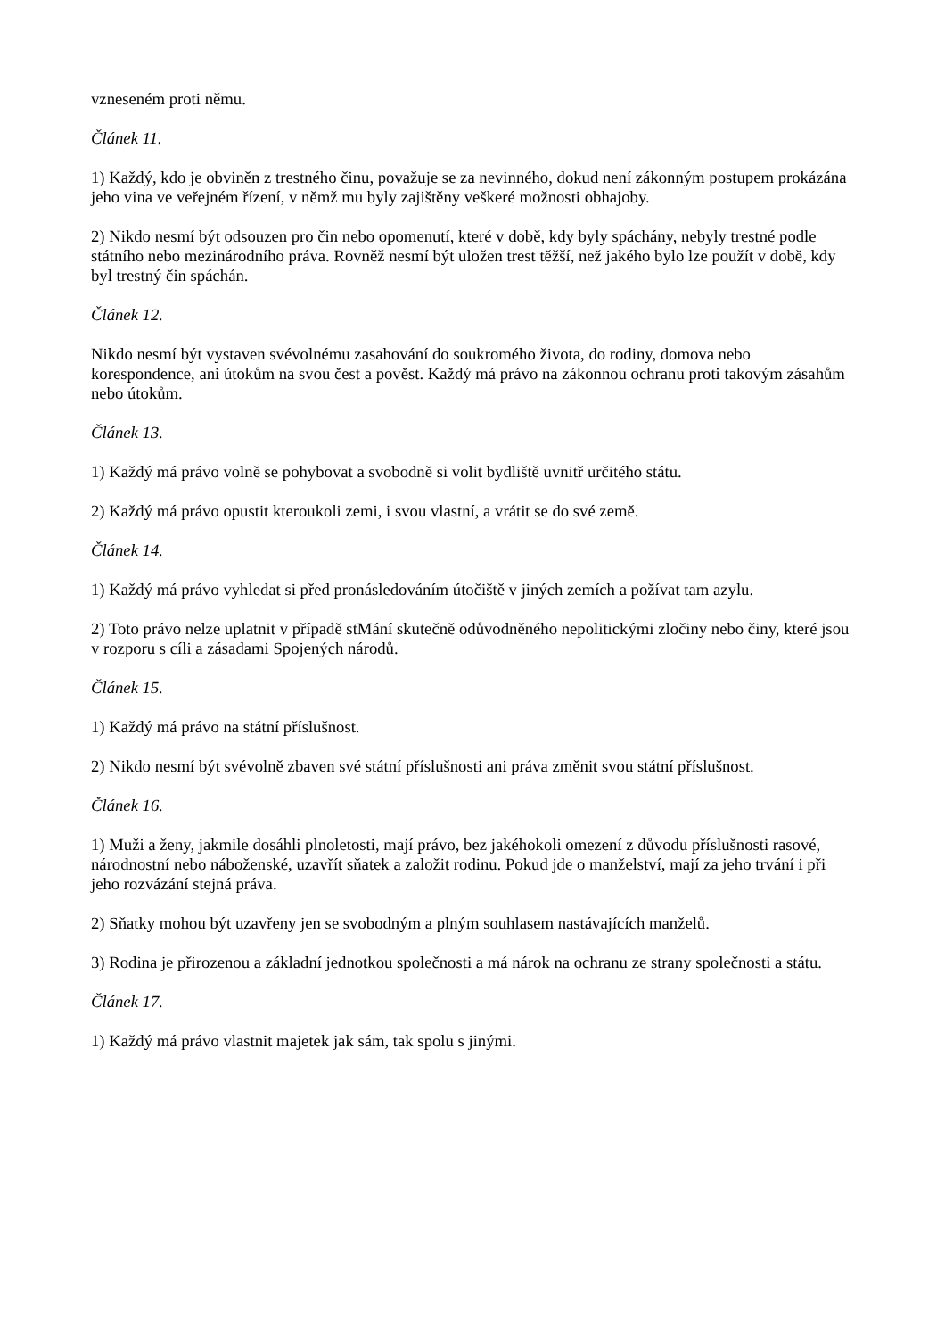vzneseném proti němu.
Článek 11.
1) Každý, kdo je obviněn z trestného činu, považuje se za nevinného, dokud není zákonným postupem prokázána jeho vina ve veřejném řízení, v němž mu byly zajištěny veškeré možnosti obhajoby.
2) Nikdo nesmí být odsouzen pro čin nebo opomenutí, které v době, kdy byly spáchány, nebyly trestné podle státního nebo mezinárodního práva. Rovněž nesmí být uložen trest těžší, než jakého bylo lze použít v době, kdy byl trestný čin spáchán.
Článek 12.
Nikdo nesmí být vystaven svévolnému zasahování do soukromého života, do rodiny, domova nebo korespondence, ani útokům na svou čest a pověst. Každý má právo na zákonnou ochranu proti takovým zásahům nebo útokům.
Článek 13.
1) Každý má právo volně se pohybovat a svobodně si volit bydliště uvnitř určitého státu.
2) Každý má právo opustit kteroukoli zemi, i svou vlastní, a vrátit se do své země.
Článek 14.
1) Každý má právo vyhledat si před pronásledováním útočiště v jiných zemích a požívat tam azylu.
2) Toto právo nelze uplatnit v případě stMání skutečně odůvodněného nepolitickými zločiny nebo činy, které jsou v rozporu s cíli a zásadami Spojených národů.
Článek 15.
1) Každý má právo na státní příslušnost.
2) Nikdo nesmí být svévolně zbaven své státní příslušnosti ani práva změnit svou státní příslušnost.
Článek 16.
1) Muži a ženy, jakmile dosáhli plnoletosti, mají právo, bez jakéhokoli omezení z důvodu příslušnosti rasové, národnostní nebo náboženské, uzavřít sňatek a založit rodinu. Pokud jde o manželství, mají za jeho trvání i při jeho rozvázání stejná práva.
2) Sňatky mohou být uzavřeny jen se svobodným a plným souhlasem nastávajících manželů.
3) Rodina je přirozenou a základní jednotkou společnosti a má nárok na ochranu ze strany společnosti a státu.
Článek 17.
1) Každý má právo vlastnit majetek jak sám, tak spolu s jinými.